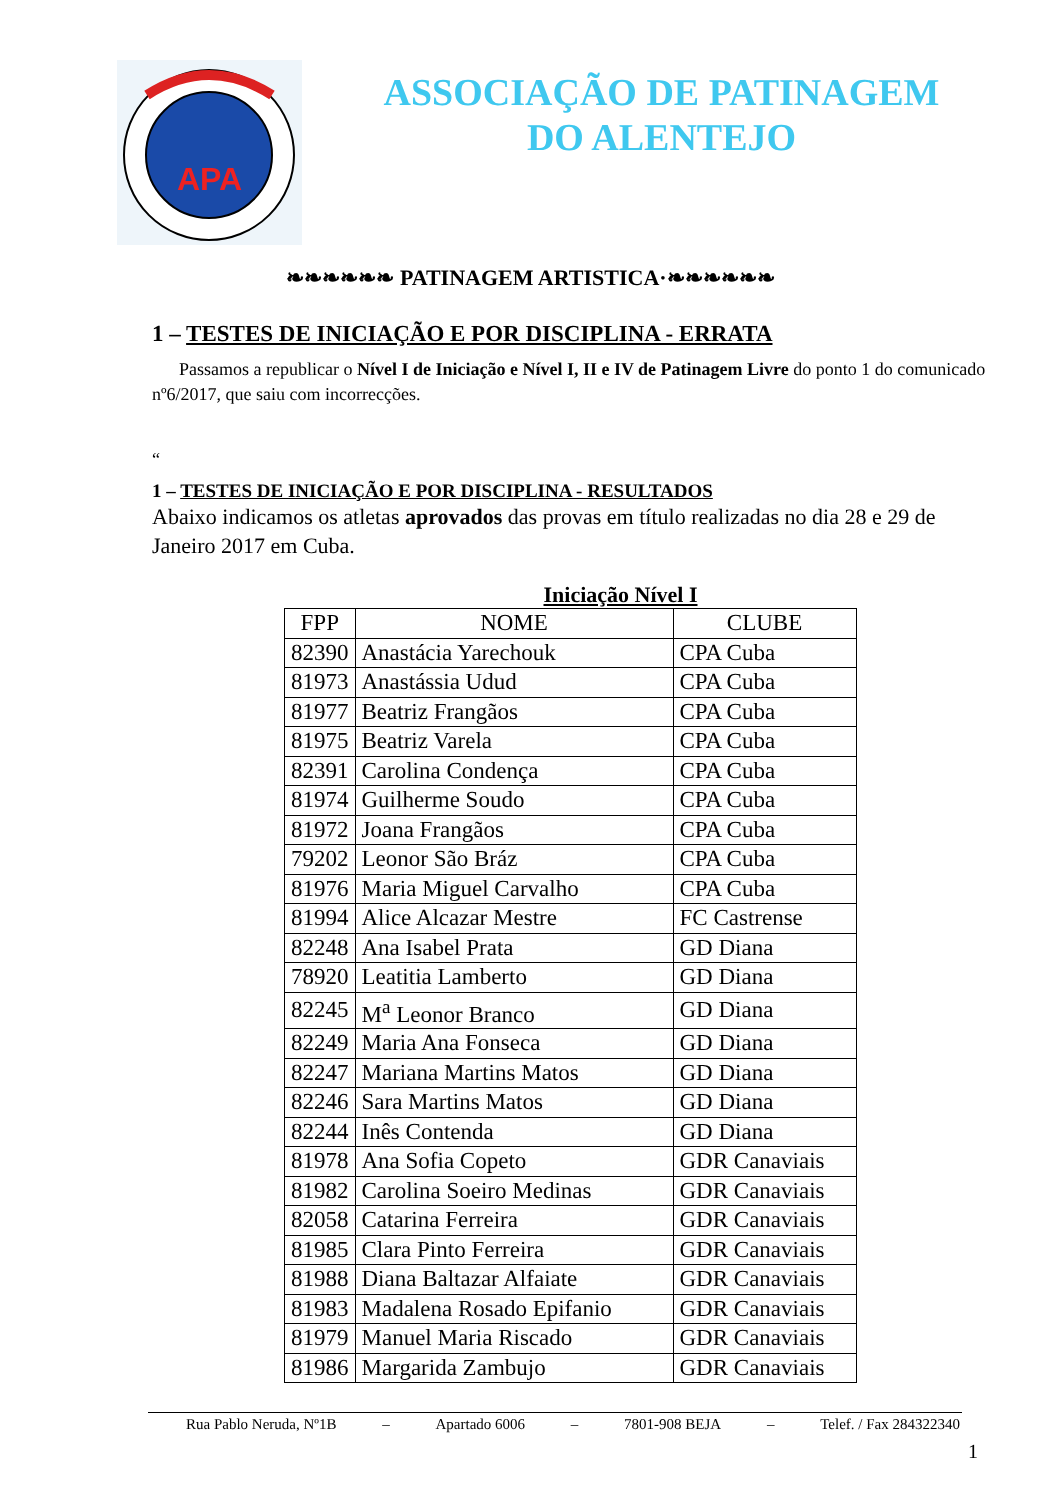APA
ASSOCIAÇÃO DE PATINAGEM
DO ALENTEJO
❧❧❧❧❧❧ PATINAGEM ARTISTICA·❧❧❧❧❧❧
1 – TESTES DE INICIAÇÃO E POR DISCIPLINA - ERRATA
Passamos a republicar o Nível I de Iniciação e Nível I, II e IV de Patinagem Livre do ponto 1 do comunicado nº6/2017, que saiu com incorrecções.
“
1 – TESTES DE INICIAÇÃO E POR DISCIPLINA - RESULTADOS
Abaixo indicamos os atletas aprovados das provas em título realizadas no dia 28 e 29 de Janeiro 2017 em Cuba.
Iniciação Nível I
| FPP | NOME | CLUBE |
| --- | --- | --- |
| 82390 | Anastácia Yarechouk | CPA Cuba |
| 81973 | Anastássia Udud | CPA Cuba |
| 81977 | Beatriz Frangãos | CPA Cuba |
| 81975 | Beatriz Varela | CPA Cuba |
| 82391 | Carolina Condença | CPA Cuba |
| 81974 | Guilherme Soudo | CPA Cuba |
| 81972 | Joana Frangãos | CPA Cuba |
| 79202 | Leonor São Bráz | CPA Cuba |
| 81976 | Maria Miguel Carvalho | CPA Cuba |
| 81994 | Alice Alcazar Mestre | FC Castrense |
| 82248 | Ana Isabel Prata | GD Diana |
| 78920 | Leatitia Lamberto | GD Diana |
| 82245 | M<sup>a</sup> Leonor Branco | GD Diana |
| 82249 | Maria Ana Fonseca | GD Diana |
| 82247 | Mariana Martins Matos | GD Diana |
| 82246 | Sara Martins Matos | GD Diana |
| 82244 | Inês Contenda | GD Diana |
| 81978 | Ana Sofia Copeto | GDR Canaviais |
| 81982 | Carolina Soeiro Medinas | GDR Canaviais |
| 82058 | Catarina Ferreira | GDR Canaviais |
| 81985 | Clara Pinto Ferreira | GDR Canaviais |
| 81988 | Diana Baltazar Alfaiate | GDR Canaviais |
| 81983 | Madalena Rosado Epifanio | GDR Canaviais |
| 81979 | Manuel Maria Riscado | GDR Canaviais |
| 81986 | Margarida Zambujo | GDR Canaviais |
Rua Pablo Neruda, Nº1B – Apartado 6006 – 7801-908 BEJA – Telef. / Fax 284322340
1